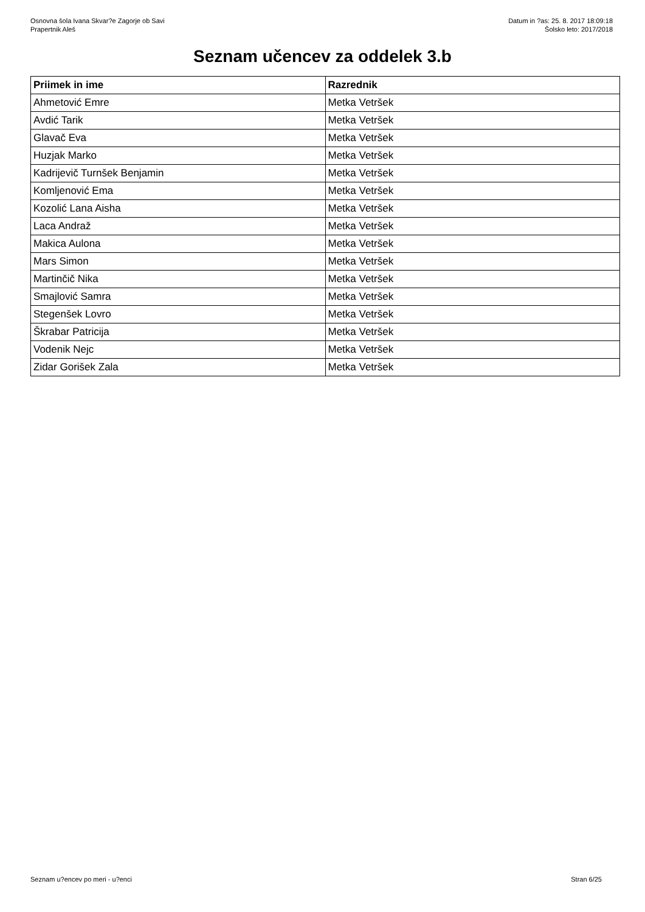Osnovna šola Ivana Skvar?e Zagorje ob Savi
Prapertnik Aleš
Datum in ?as: 25. 8. 2017 18:09:18
Šolsko leto: 2017/2018
Seznam učencev za oddelek 3.b
| Priimek in ime | Razrednik |
| --- | --- |
| Ahmetović Emre | Metka Vetršek |
| Avdić Tarik | Metka Vetršek |
| Glavač Eva | Metka Vetršek |
| Huzjak Marko | Metka Vetršek |
| Kadrijevič Turnšek Benjamin | Metka Vetršek |
| Komljenović Ema | Metka Vetršek |
| Kozolić Lana Aisha | Metka Vetršek |
| Laca Andraž | Metka Vetršek |
| Makica Aulona | Metka Vetršek |
| Mars Simon | Metka Vetršek |
| Martinčič Nika | Metka Vetršek |
| Smajlović Samra | Metka Vetršek |
| Stegenšek Lovro | Metka Vetršek |
| Škrabar Patricija | Metka Vetršek |
| Vodenik Nejc | Metka Vetršek |
| Zidar Gorišek Zala | Metka Vetršek |
Seznam u?encev po meri - u?enci Stran 6/25